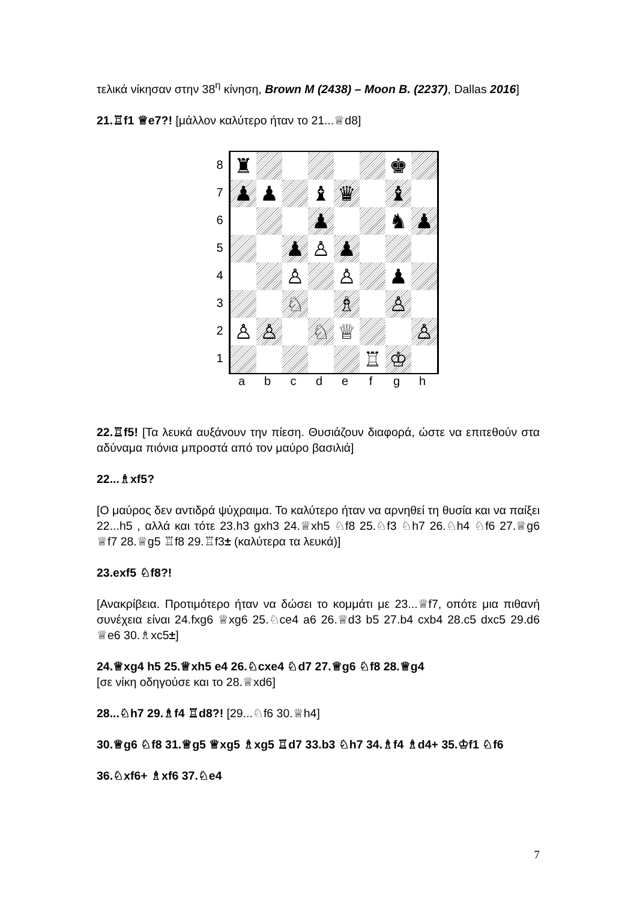τελικά νίκησαν στην 38<sup>η</sup> κίνηση, Brown M (2438) – Moon B. (2237), Dallas 2016]
21.♖f1 ♕e7?! [μάλλον καλύτερο ήταν το 21...♕d8]
8
7
6
5
4
3
2
1
| ♜ | | | | | | ♚ | |
| ♟ | ♟ | | ♝ | ♛ | | ♝ | |
| | | | ♟ | | | ♞ | ♟ |
| | | ♟ | ♙ | ♟ | | | |
| | | ♙ | | ♙ | | ♟ | |
| | | ♘ | | ♗ | | ♙ | |
| ♙ | ♙ | | ♘ | ♕ | | | ♙ |
| | | | | | ♖ | ♔ | |
a b c d e f g h
22.♖f5! [Τα λευκά αυξάνουν την πίεση. Θυσιάζουν διαφορά, ώστε να επιτεθούν στα αδύναμα πιόνια μπροστά από τον μαύρο βασιλιά]
22...♗xf5?
[Ο μαύρος δεν αντιδρά ψύχραιμα. Το καλύτερο ήταν να αρνηθεί τη θυσία και να παίξει 22...h5 , αλλά και τότε 23.h3 gxh3 24.♕xh5 ♘f8 25.♘f3 ♘h7 26.♘h4 ♘f6 27.♕g6 ♕f7 28.♕g5 ♖f8 29.♖f3± (καλύτερα τα λευκά)]
23.exf5 ♘f8?!
[Ανακρίβεια. Προτιμότερο ήταν να δώσει το κομμάτι με 23...♕f7, οπότε μια πιθανή συνέχεια είναι 24.fxg6 ♕xg6 25.♘ce4 a6 26.♕d3 b5 27.b4 cxb4 28.c5 dxc5 29.d6 ♕e6 30.♗xc5±]
24.♕xg4 h5 25.♕xh5 e4 26.♘cxe4 ♘d7 27.♕g6 ♘f8 28.♕g4
[σε νίκη οδηγούσε και το 28.♕xd6]
28...♘h7 29.♗f4 ♖d8?! [29...♘f6 30.♕h4]
30.♕g6 ♘f8 31.♕g5 ♕xg5 ♗xg5 ♖d7 33.b3 ♘h7 34.♗f4 ♗d4+ 35.♔f1 ♘f6
36.♘xf6+ ♗xf6 37.♘e4
7